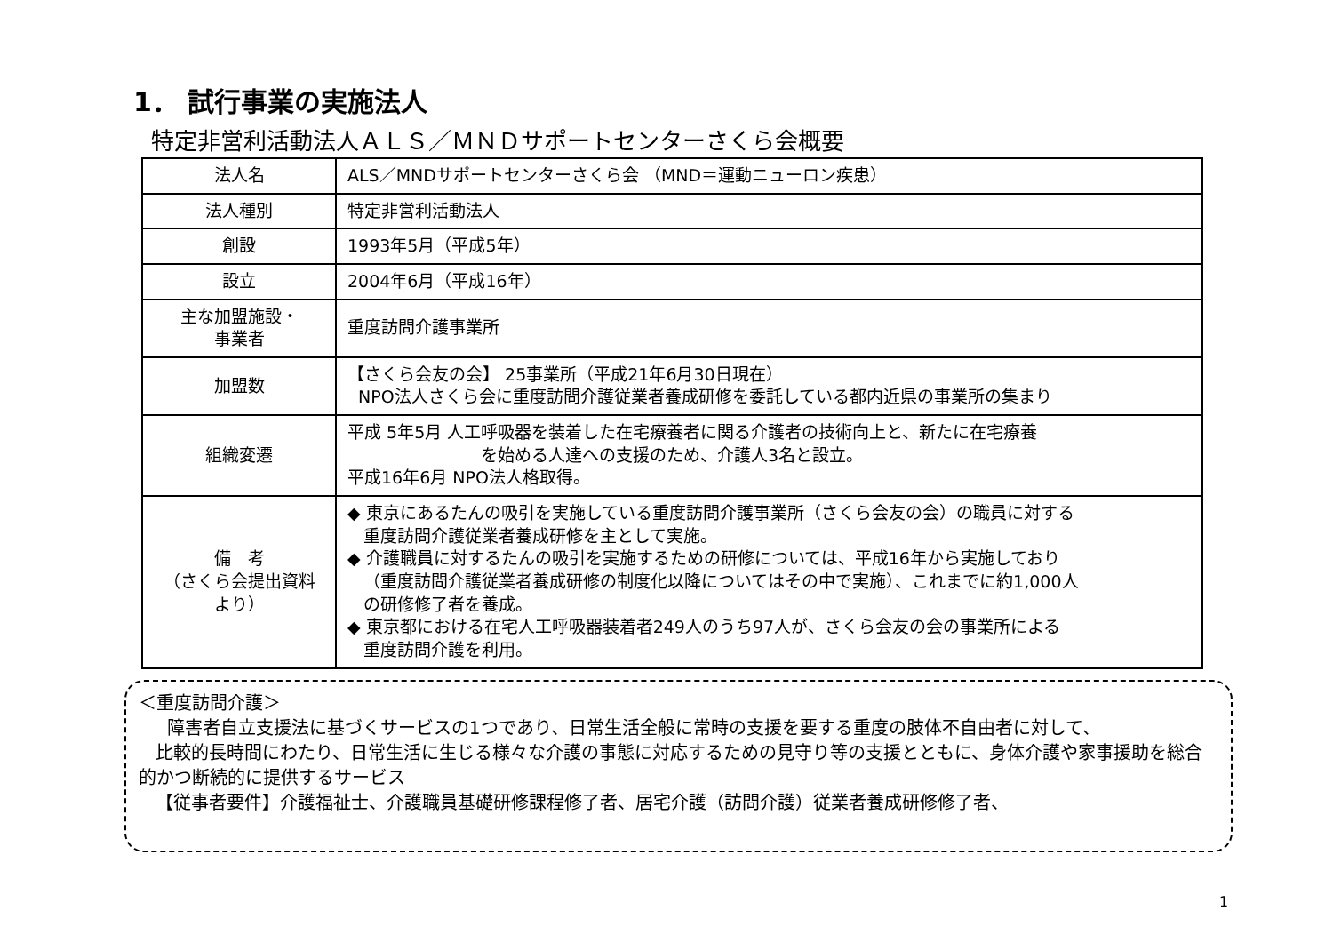1． 試行事業の実施法人
特定非営利活動法人ＡＬＳ／ＭＮＤサポートセンターさくら会概要
| 法人名 | ALS／MNDサポートセンターさくら会 （MND＝運動ニューロン疾患） |
| 法人種別 | 特定非営利活動法人 |
| 創設 | 1993年5月（平成5年） |
| 設立 | 2004年6月（平成16年） |
| 主な加盟施設・ 事業者 | 重度訪問介護事業所 |
| 加盟数 | 【さくら会友の会】 25事業所（平成21年6月30日現在） NPO法人さくら会に重度訪問介護従業者養成研修を委託している都内近県の事業所の集まり |
| 組織変遷 | 平成 5年5月 人工呼吸器を装着した在宅療養者に関る介護者の技術向上と、新たに在宅療養 を始める人達への支援のため、介護人3名と設立。 平成16年6月 NPO法人格取得。 |
| 備 考 （さくら会提出資料 より） | ◆ 東京にあるたんの吸引を実施している重度訪問介護事業所（さくら会友の会）の職員に対する 重度訪問介護従業者養成研修を主として実施。 ◆ 介護職員に対するたんの吸引を実施するための研修については、平成16年から実施しており （重度訪問介護従業者養成研修の制度化以降についてはその中で実施）、これまでに約1,000人 の研修修了者を養成。 ◆ 東京都における在宅人工呼吸器装着者249人のうち97人が、さくら会友の会の事業所による 重度訪問介護を利用。 |
＜重度訪問介護＞
障害者自立支援法に基づくサービスの1つであり、日常生活全般に常時の支援を要する重度の肢体不自由者に対して、
比較的長時間にわたり、日常生活に生じる様々な介護の事態に対応するための見守り等の支援とともに、身体介護や家事援助を総合的かつ断続的に提供するサービス
【従事者要件】介護福祉士、介護職員基礎研修課程修了者、居宅介護（訪問介護）従業者養成研修修了者、
1